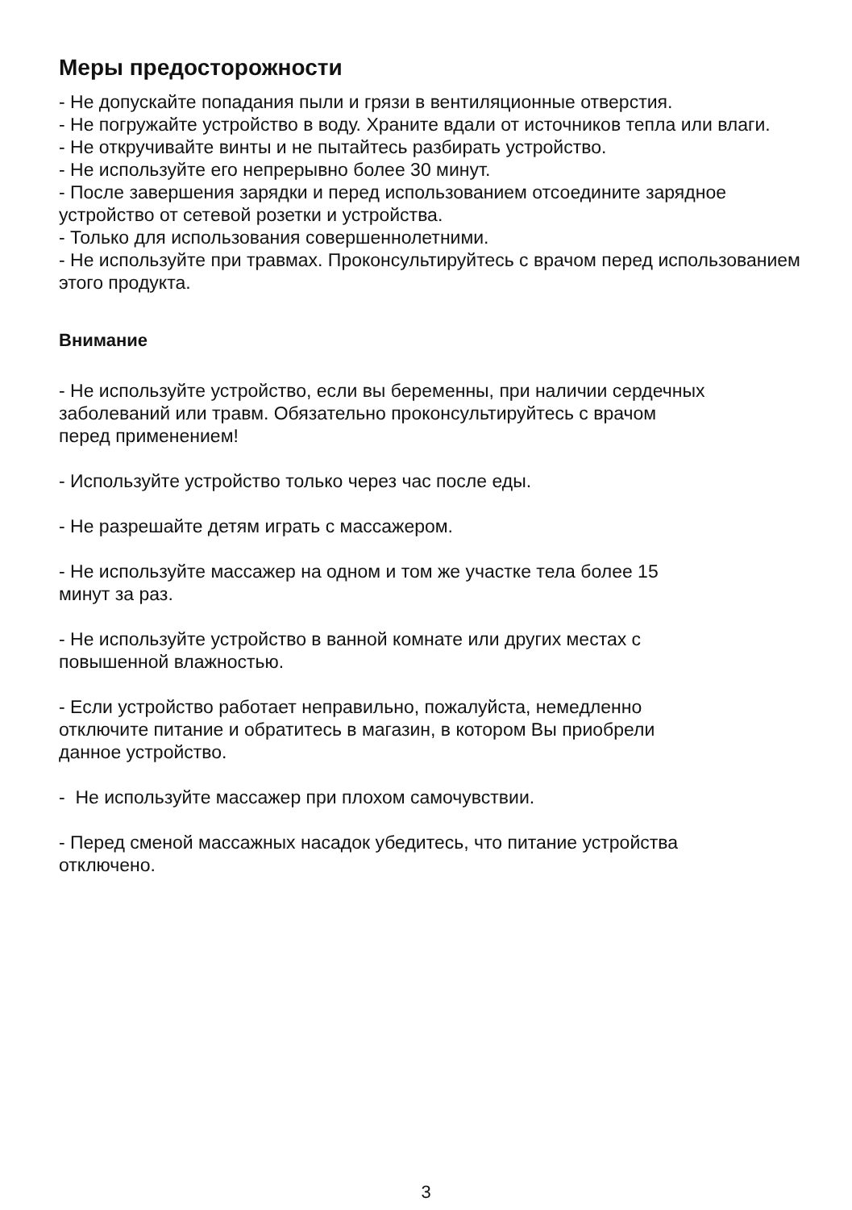Меры предосторожности
- Не допускайте попадания пыли и грязи в вентиляционные отверстия.
- Не погружайте устройство в воду. Храните вдали от источников тепла или влаги.
- Не откручивайте винты и не пытайтесь разбирать устройство.
- Не используйте его непрерывно более 30 минут.
- После завершения зарядки и перед использованием отсоедините зарядное устройство от сетевой розетки и устройства.
- Только для использования совершеннолетними.
- Не используйте при травмах. Проконсультируйтесь с врачом перед использованием этого продукта.
Внимание
- Не используйте устройство, если вы беременны, при наличии сердечных заболеваний или травм. Обязательно проконсультируйтесь с врачом
перед применением!
- Используйте устройство только через час после еды.
- Не разрешайте детям играть с массажером.
- Не используйте массажер на одном и том же участке тела более 15
минут за раз.
- Не используйте устройство в ванной комнате или других местах с
повышенной влажностью.
- Если устройство работает неправильно, пожалуйста, немедленно
отключите питание и обратитесь в магазин, в котором Вы приобрели
данное устройство.
- Не используйте массажер при плохом самочувствии.
- Перед сменой массажных насадок убедитесь, что питание устройства
отключено.
3